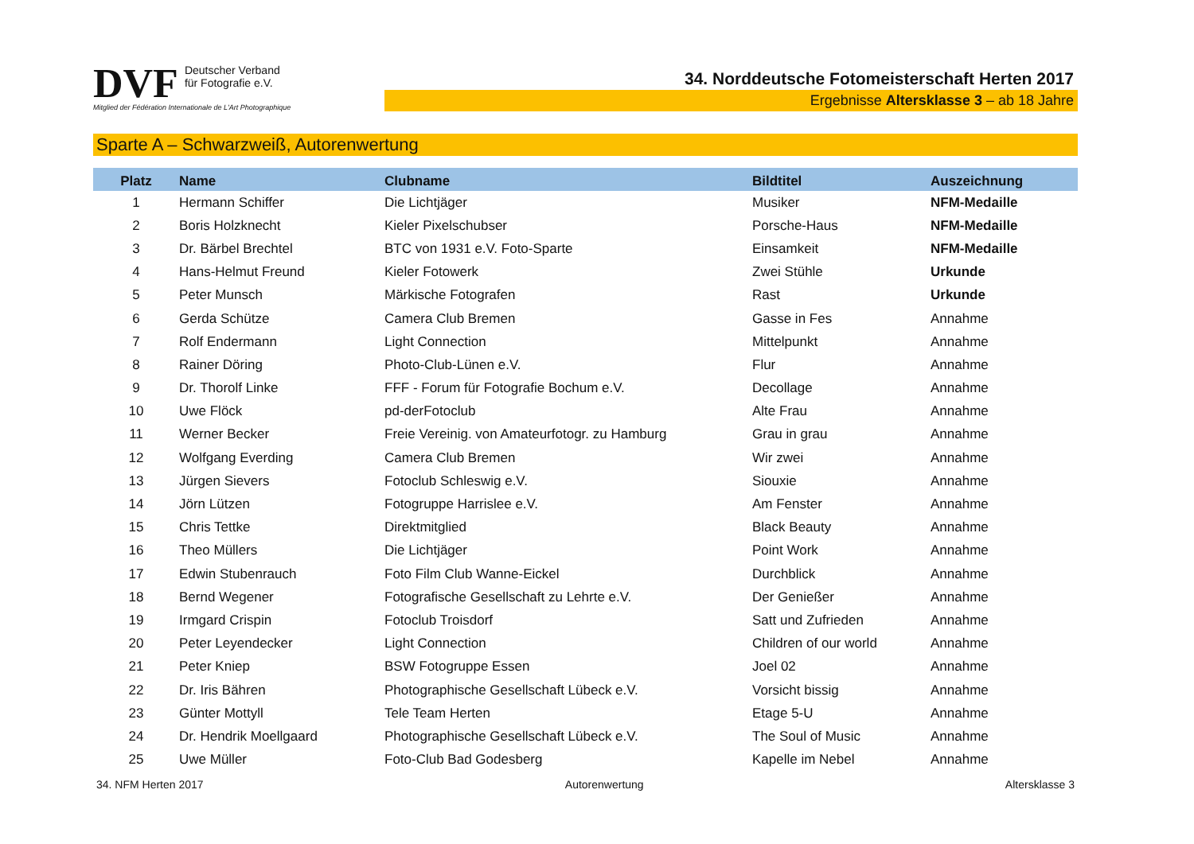DVF Deutscher Verband
für Fotografie e.V.
Mitglied der Fédération Internationale de L'Art Photographique
34. Norddeutsche Fotomeisterschaft Herten 2017
Ergebnisse Altersklasse 3 – ab 18 Jahre
Sparte A – Schwarzweiß, Autorenwertung
| Platz | Name | Clubname | Bildtitel | Auszeichnung |
| --- | --- | --- | --- | --- |
| 1 | Hermann Schiffer | Die Lichtjäger | Musiker | NFM-Medaille |
| 2 | Boris Holzknecht | Kieler Pixelschubser | Porsche-Haus | NFM-Medaille |
| 3 | Dr. Bärbel Brechtel | BTC von 1931 e.V. Foto-Sparte | Einsamkeit | NFM-Medaille |
| 4 | Hans-Helmut Freund | Kieler Fotowerk | Zwei Stühle | Urkunde |
| 5 | Peter Munsch | Märkische Fotografen | Rast | Urkunde |
| 6 | Gerda Schütze | Camera Club Bremen | Gasse in Fes | Annahme |
| 7 | Rolf Endermann | Light Connection | Mittelpunkt | Annahme |
| 8 | Rainer Döring | Photo-Club-Lünen e.V. | Flur | Annahme |
| 9 | Dr. Thorolf Linke | FFF - Forum für Fotografie Bochum e.V. | Decollage | Annahme |
| 10 | Uwe Flöck | pd-derFotoclub | Alte Frau | Annahme |
| 11 | Werner Becker | Freie Vereinig. von Amateurfotogr. zu Hamburg | Grau in grau | Annahme |
| 12 | Wolfgang Everding | Camera Club Bremen | Wir zwei | Annahme |
| 13 | Jürgen Sievers | Fotoclub Schleswig e.V. | Siouxie | Annahme |
| 14 | Jörn Lützen | Fotogruppe Harrislee e.V. | Am Fenster | Annahme |
| 15 | Chris Tettke | Direktmitglied | Black Beauty | Annahme |
| 16 | Theo Müllers | Die Lichtjäger | Point Work | Annahme |
| 17 | Edwin Stubenrauch | Foto Film Club Wanne-Eickel | Durchblick | Annahme |
| 18 | Bernd Wegener | Fotografische Gesellschaft zu Lehrte e.V. | Der Genießer | Annahme |
| 19 | Irmgard Crispin | Fotoclub Troisdorf | Satt und Zufrieden | Annahme |
| 20 | Peter Leyendecker | Light Connection | Children of our world | Annahme |
| 21 | Peter Kniep | BSW Fotogruppe Essen | Joel 02 | Annahme |
| 22 | Dr. Iris Bähren | Photographische Gesellschaft Lübeck e.V. | Vorsicht bissig | Annahme |
| 23 | Günter Mottyll | Tele Team Herten | Etage 5-U | Annahme |
| 24 | Dr. Hendrik Moellgaard | Photographische Gesellschaft Lübeck e.V. | The Soul of Music | Annahme |
| 25 | Uwe Müller | Foto-Club Bad Godesberg | Kapelle im Nebel | Annahme |
34. NFM Herten 2017 Autorenwertung Altersklasse 3